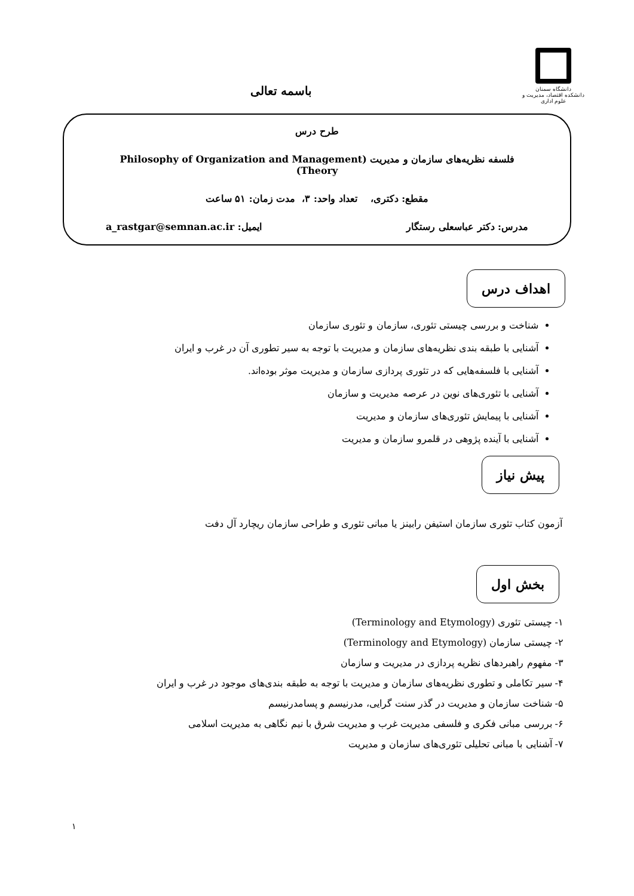دانشگاه سمنان
دانشکده اقتصاد، مدیریت و علوم اداری
باسمه تعالی
طرح درس
فلسفه نظریه‌های سازمان و مدیریت (Philosophy of Organization and Management Theory)
مقطع: دکتری، تعداد واحد: ۳، مدت زمان: ۵۱ ساعت
مدرس: دکتر عباسعلی رستگار ایمیل: a_rastgar@semnan.ac.ir
اهداف درس
شناخت و بررسی چیستی تئوری، سازمان و تئوری سازمان
آشنایی با طبقه بندی نظریه‌های سازمان و مدیریت با توجه به سیر تطوری آن در غرب و ایران
آشنایی با فلسفه‌هایی که در تئوری پردازی سازمان و مدیریت موثر بوده‌اند.
آشنایی با تئوری‌های نوین در عرصه مدیریت و سازمان
آشنایی با پیمایش تئوری‌های سازمان و مدیریت
آشنایی با آینده پژوهی در قلمرو سازمان و مدیریت
پیش نیاز
آزمون کتاب تئوری سازمان استیفن رابینز یا مبانی تئوری و طراحی سازمان ریچارد آل دفت
بخش اول
۱- چیستی تئوری (Terminology and Etymology)
۲- چیستی سازمان (Terminology and Etymology)
۳- مفهوم راهبردهای نظریه پردازی در مدیریت و سازمان
۴- سیر تکاملی و تطوری نظریه‌های سازمان و مدیریت با توجه به طبقه بندی‌های موجود در غرب و ایران
۵- شناخت سازمان و مدیریت در گذر سنت گرایی، مدرنیسم و پسامدرنیسم
۶- بررسی مبانی فکری و فلسفی مدیریت غرب و مدیریت شرق با نیم نگاهی به مدیریت اسلامی
۷- آشنایی با مبانی تحلیلی تئوری‌های سازمان و مدیریت
۱